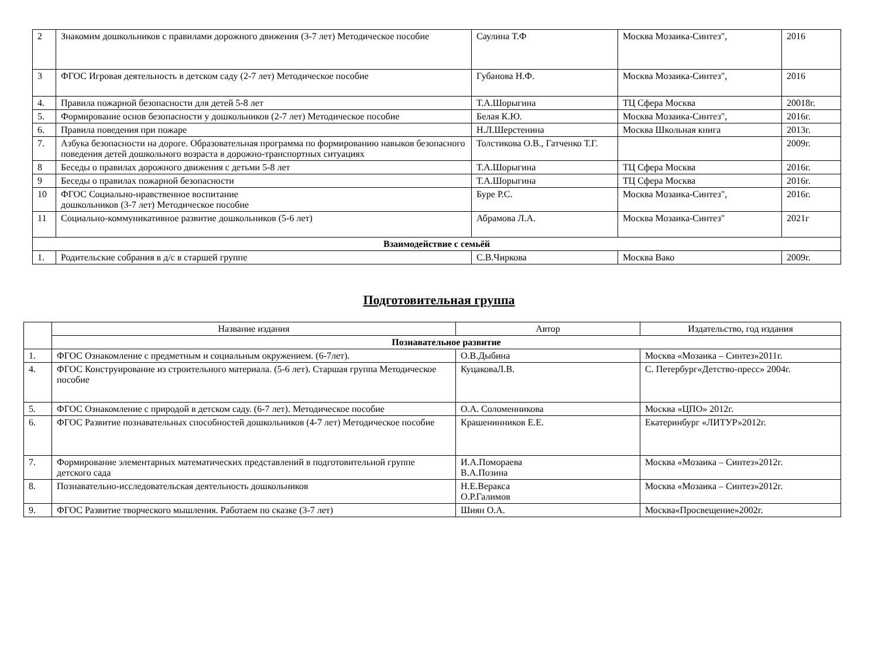| 2 | Знакомим дошкольников с правилами дорожного движения (3-7 лет) Методическое пособие | Саулина Т.Ф | Москва Мозаика-Синтез", | 2016 |
| 3 | ФГОС Игровая деятельность в детском саду (2-7 лет) Методическое пособие | Губанова Н.Ф. | Москва Мозаика-Синтез", | 2016 |
| 4. | Правила пожарной безопасности для детей 5-8 лет | Т.А.Шорыгина | ТЦ Сфера Москва | 20018г. |
| 5. | Формирование основ безопасности у дошкольников (2-7 лет) Методическое пособие | Белая К.Ю. | Москва Мозаика-Синтез", | 2016г. |
| 6. | Правила поведения при пожаре | Н.Л.Шерстенина | Москва Школьная книга | 2013г. |
| 7. | Азбука безопасности на дороге. Образовательная программа по формированию навыков безопасного поведения детей дошкольного возраста в дорожно-транспортных ситуациях | Толстикова О.В., Гатченко Т.Г. | | 2009г. |
| 8 | Беседы о правилах дорожного движения с детьми 5-8 лет | Т.А.Шорыгина | ТЦ Сфера Москва | 2016г. |
| 9 | Беседы о правилах пожарной безопасности | Т.А.Шорыгина | ТЦ Сфера Москва | 2016г. |
| 10 | ФГОС Социально-нравственное воспитание дошкольников (3-7 лет) Методическое пособие | Буре Р.С. | Москва Мозаика-Синтез", | 2016г. |
| 11 | Социально-коммуникативное развитие дошкольников (5-6 лет) | Абрамова Л.А. | Москва Мозаика-Синтез" | 2021г |
| Взаимодействие с семьёй | | | | |
| 1. | Родительские собрания в д/с в старшей группе | С.В.Чиркова | Москва Вако | 2009г. |
Подготовительная группа
| | Название издания | Автор | Издательство, год издания |
| --- | --- | --- | --- |
| | Познавательное развитие | | |
| 1. | ФГОС Ознакомление с предметным и социальным окружением. (6-7лет). | О.В.Дыбина | Москва «Мозаика – Синтез»2011г. |
| 4. | ФГОС Конструирование из строительного материала. (5-6 лет). Старшая группа Методическое пособие | КуцаковаЛ.В. | С. Петербург«Детство-пресс» 2004г. |
| 5. | ФГОС Ознакомление с природой в детском саду. (6-7 лет). Методическое пособие | О.А. Соломенникова | Москва «ЦПО» 2012г. |
| 6. | ФГОС Развитие познавательных способностей дошкольников (4-7 лет) Методическое пособие | Крашенинников Е.Е. | Екатеринбург «ЛИТУР»2012г. |
| 7. | Формирование элементарных математических представлений в подготовительной группе детского сада | И.А.Помораева В.А.Позина | Москва «Мозаика – Синтез»2012г. |
| 8. | Познавательно-исследовательская деятельность дошкольников | Н.Е.Веракса О.Р.Галимов | Москва «Мозаика – Синтез»2012г. |
| 9. | ФГОС Развитие творческого мышления. Работаем по сказке (3-7 лет) | Шиян О.А. | Москва«Просвещение»2002г. |